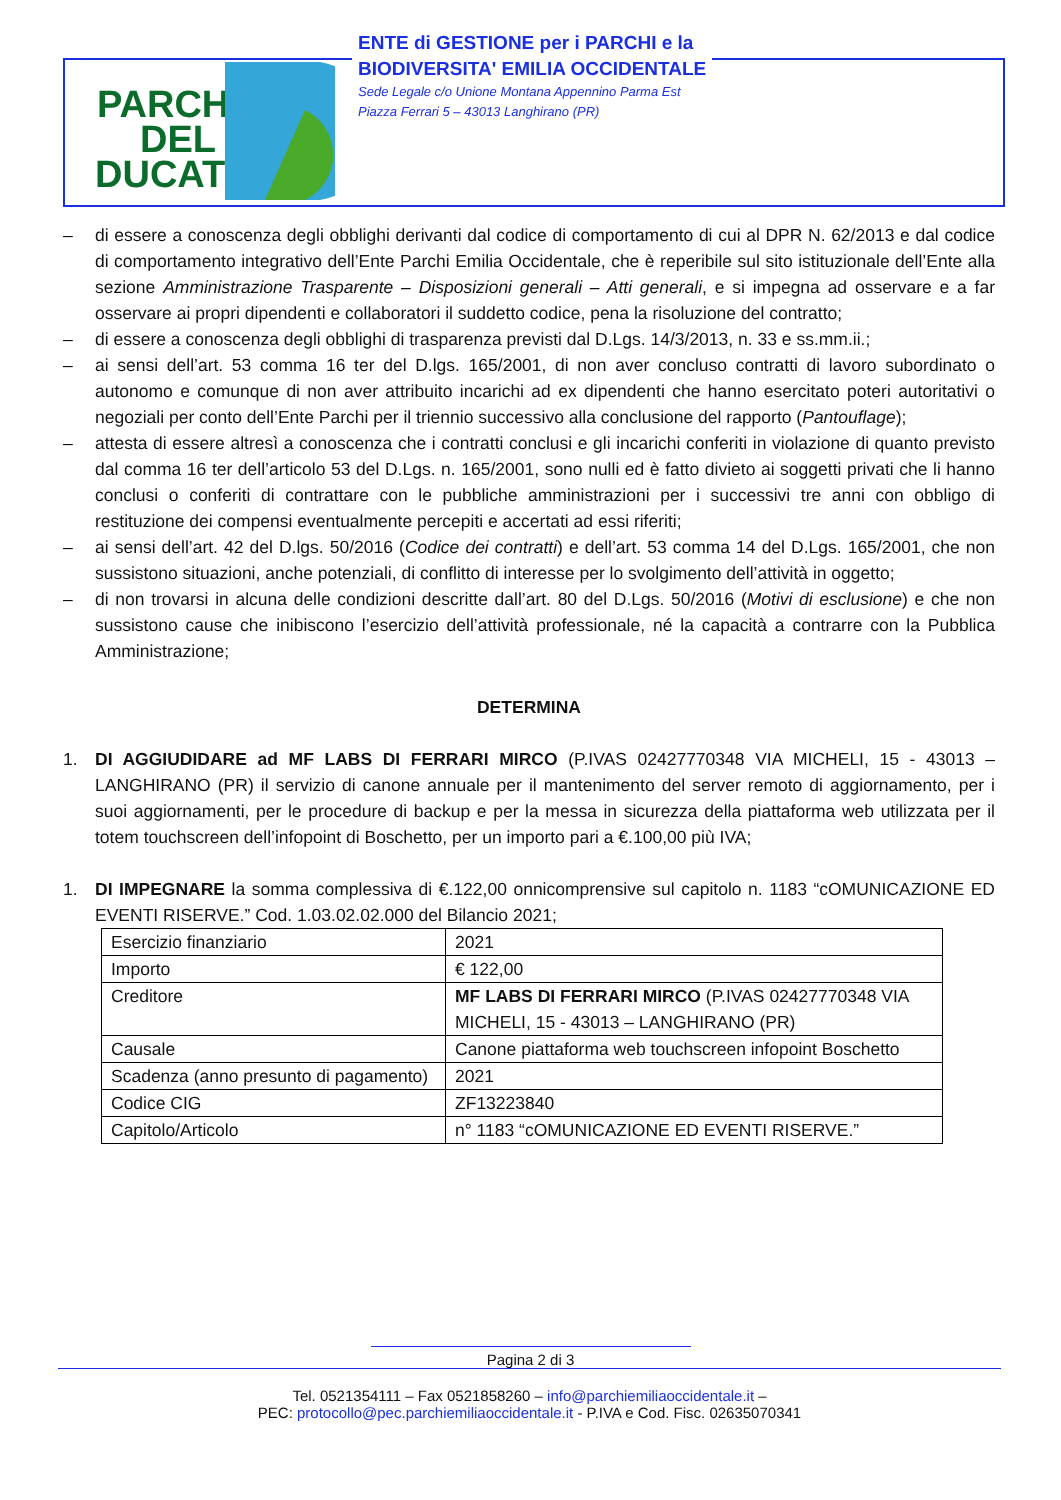PARCHI
DEL
DUCATO
ENTE di GESTIONE per i PARCHI e la
BIODIVERSITA' EMILIA OCCIDENTALE
Sede Legale c/o Unione Montana Appennino Parma Est
Piazza Ferrari 5 – 43013 Langhirano (PR)
– di essere a conoscenza degli obblighi derivanti dal codice di comportamento di cui al DPR N. 62/2013 e dal codice di comportamento integrativo dell’Ente Parchi Emilia Occidentale, che è reperibile sul sito istituzionale dell’Ente alla sezione Amministrazione Trasparente – Disposizioni generali – Atti generali, e si impegna ad osservare e a far osservare ai propri dipendenti e collaboratori il suddetto codice, pena la risoluzione del contratto;
– di essere a conoscenza degli obblighi di trasparenza previsti dal D.Lgs. 14/3/2013, n. 33 e ss.mm.ii.;
– ai sensi dell’art. 53 comma 16 ter del D.lgs. 165/2001, di non aver concluso contratti di lavoro subordinato o autonomo e comunque di non aver attribuito incarichi ad ex dipendenti che hanno esercitato poteri autoritativi o negoziali per conto dell’Ente Parchi per il triennio successivo alla conclusione del rapporto (Pantouflage);
– attesta di essere altresì a conoscenza che i contratti conclusi e gli incarichi conferiti in violazione di quanto previsto dal comma 16 ter dell’articolo 53 del D.Lgs. n. 165/2001, sono nulli ed è fatto divieto ai soggetti privati che li hanno conclusi o conferiti di contrattare con le pubbliche amministrazioni per i successivi tre anni con obbligo di restituzione dei compensi eventualmente percepiti e accertati ad essi riferiti;
– ai sensi dell’art. 42 del D.lgs. 50/2016 (Codice dei contratti) e dell’art. 53 comma 14 del D.Lgs. 165/2001, che non sussistono situazioni, anche potenziali, di conflitto di interesse per lo svolgimento dell’attività in oggetto;
– di non trovarsi in alcuna delle condizioni descritte dall’art. 80 del D.Lgs. 50/2016 (Motivi di esclusione) e che non sussistono cause che inibiscono l’esercizio dell’attività professionale, né la capacità a contrarre con la Pubblica Amministrazione;
DETERMINA
1. DI AGGIUDIDARE ad MF LABS DI FERRARI MIRCO (P.IVAS 02427770348 VIA MICHELI, 15 - 43013 – LANGHIRANO (PR) il servizio di canone annuale per il mantenimento del server remoto di aggiornamento, per i suoi aggiornamenti, per le procedure di backup e per la messa in sicurezza della piattaforma web utilizzata per il totem touchscreen dell’infopoint di Boschetto, per un importo pari a €.100,00 più IVA;
1. DI IMPEGNARE la somma complessiva di €.122,00 onnicomprensive sul capitolo n. 1183 “cOMUNICAZIONE ED EVENTI RISERVE.” Cod. 1.03.02.02.000 del Bilancio 2021;
| Esercizio finanziario | 2021 |
| Importo | € 122,00 |
| Creditore | MF LABS DI FERRARI MIRCO (P.IVAS 02427770348 VIA MICHELI, 15 - 43013 – LANGHIRANO (PR) |
| Causale | Canone piattaforma web touchscreen infopoint Boschetto |
| Scadenza (anno presunto di pagamento) | 2021 |
| Codice CIG | ZF13223840 |
| Capitolo/Articolo | n° 1183 “cOMUNICAZIONE ED EVENTI RISERVE.” |
Pagina 2 di 3
Tel. 0521354111 – Fax 0521858260 – info@parchiemiliaoccidentale.it –
PEC: protocollo@pec.parchiemiliaoccidentale.it - P.IVA e Cod. Fisc. 02635070341